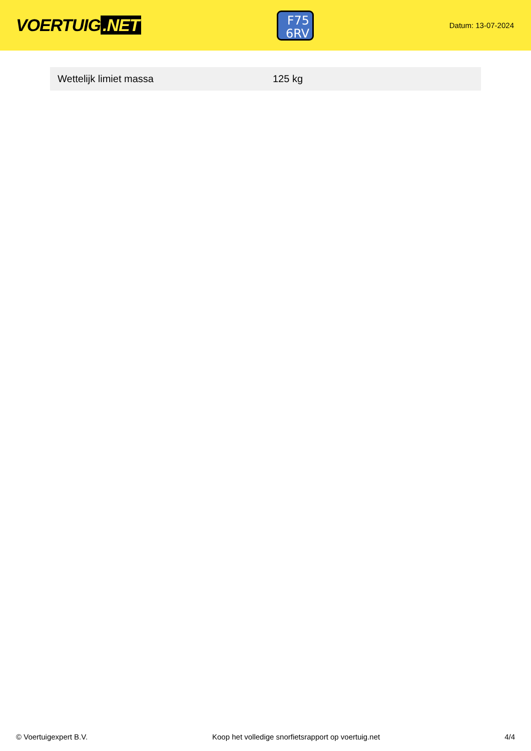VOERTUIG.NET
F75
6RV
Datum: 13-07-2024
| Wettelijk limiet massa | 125 kg |
© Voertuigexpert B.V. Koop het volledige snorfietsrapport op voertuig.net 4/4